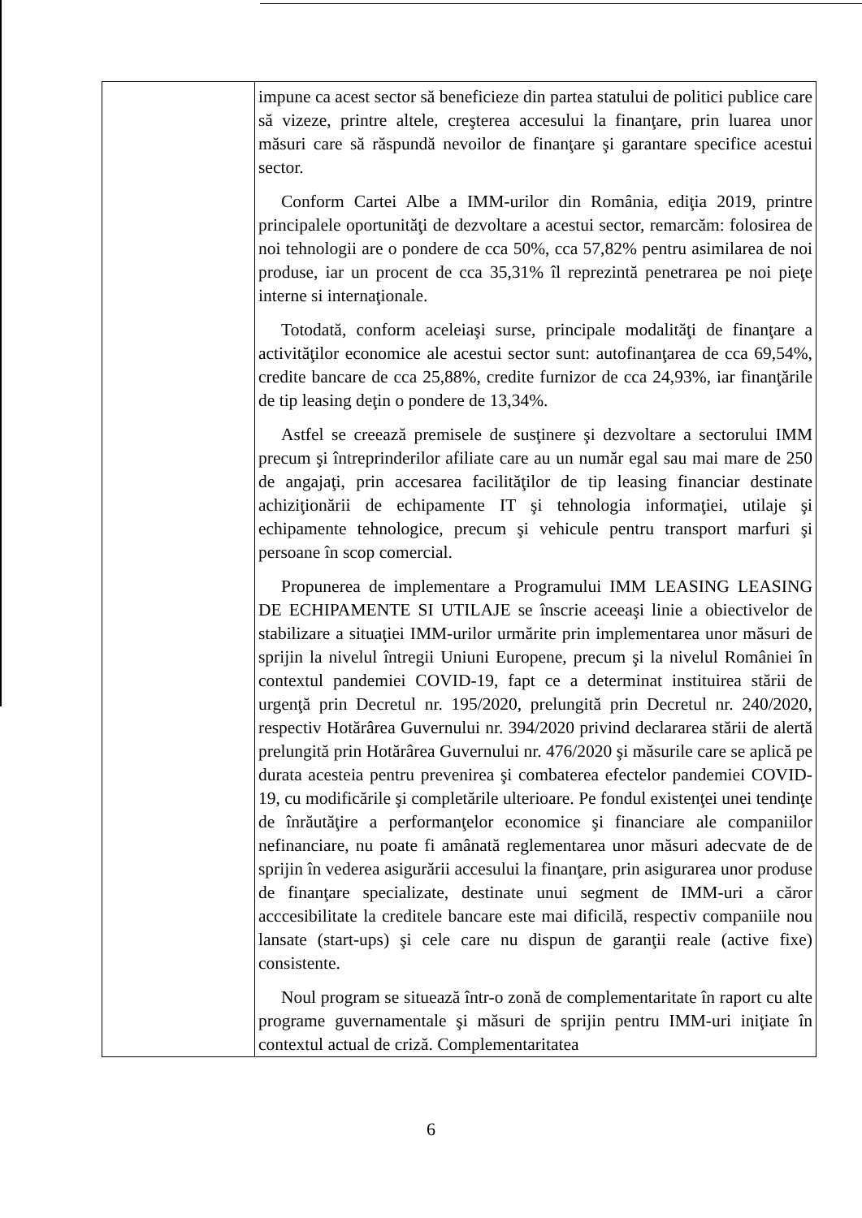| | impune ca acest sector să beneficieze din partea statului de politici publice care să vizeze, printre altele, creşterea accesului la finanţare, prin luarea unor măsuri care să răspundă nevoilor de finanţare şi garantare specifice acestui sector. Conform Cartei Albe a IMM-urilor din România, ediţia 2019, printre principalele oportunităţi de dezvoltare a acestui sector, remarcăm: folosirea de noi tehnologii are o pondere de cca 50%, cca 57,82% pentru asimilarea de noi produse, iar un procent de cca 35,31% îl reprezintă penetrarea pe noi pieţe interne si internaţionale. Totodată, conform aceleiaşi surse, principale modalităţi de finanţare a activităţilor economice ale acestui sector sunt: autofinanţarea de cca 69,54%, credite bancare de cca 25,88%, credite furnizor de cca 24,93%, iar finanţările de tip leasing deţin o pondere de 13,34%. Astfel se creează premisele de susţinere şi dezvoltare a sectorului IMM precum şi întreprinderilor afiliate care au un număr egal sau mai mare de 250 de angajaţi, prin accesarea facilităţilor de tip leasing financiar destinate achiziţionării de echipamente IT şi tehnologia informaţiei, utilaje şi echipamente tehnologice, precum şi vehicule pentru transport marfuri şi persoane în scop comercial. Propunerea de implementare a Programului IMM LEASING LEASING DE ECHIPAMENTE SI UTILAJE se înscrie aceeaşi linie a obiectivelor de stabilizare a situaţiei IMM-urilor urmărite prin implementarea unor măsuri de sprijin la nivelul întregii Uniuni Europene, precum şi la nivelul României în contextul pandemiei COVID-19, fapt ce a determinat instituirea stării de urgenţă prin Decretul nr. 195/2020, prelungită prin Decretul nr. 240/2020, respectiv Hotărârea Guvernului nr. 394/2020 privind declararea stării de alertă prelungită prin Hotărârea Guvernului nr. 476/2020 şi măsurile care se aplică pe durata acesteia pentru prevenirea şi combaterea efectelor pandemiei COVID-19, cu modificările şi completările ulterioare. Pe fondul existenţei unei tendinţe de înrăutăţire a performanţelor economice şi financiare ale companiilor nefinanciare, nu poate fi amânată reglementarea unor măsuri adecvate de de sprijin în vederea asigurării accesului la finanţare, prin asigurarea unor produse de finanţare specializate, destinate unui segment de IMM-uri a căror acccesibilitate la creditele bancare este mai dificilă, respectiv companiile nou lansate (start-ups) şi cele care nu dispun de garanţii reale (active fixe) consistente. Noul program se situează într-o zonă de complementaritate în raport cu alte programe guvernamentale şi măsuri de sprijin pentru IMM-uri iniţiate în contextul actual de criză. Complementaritatea |
6